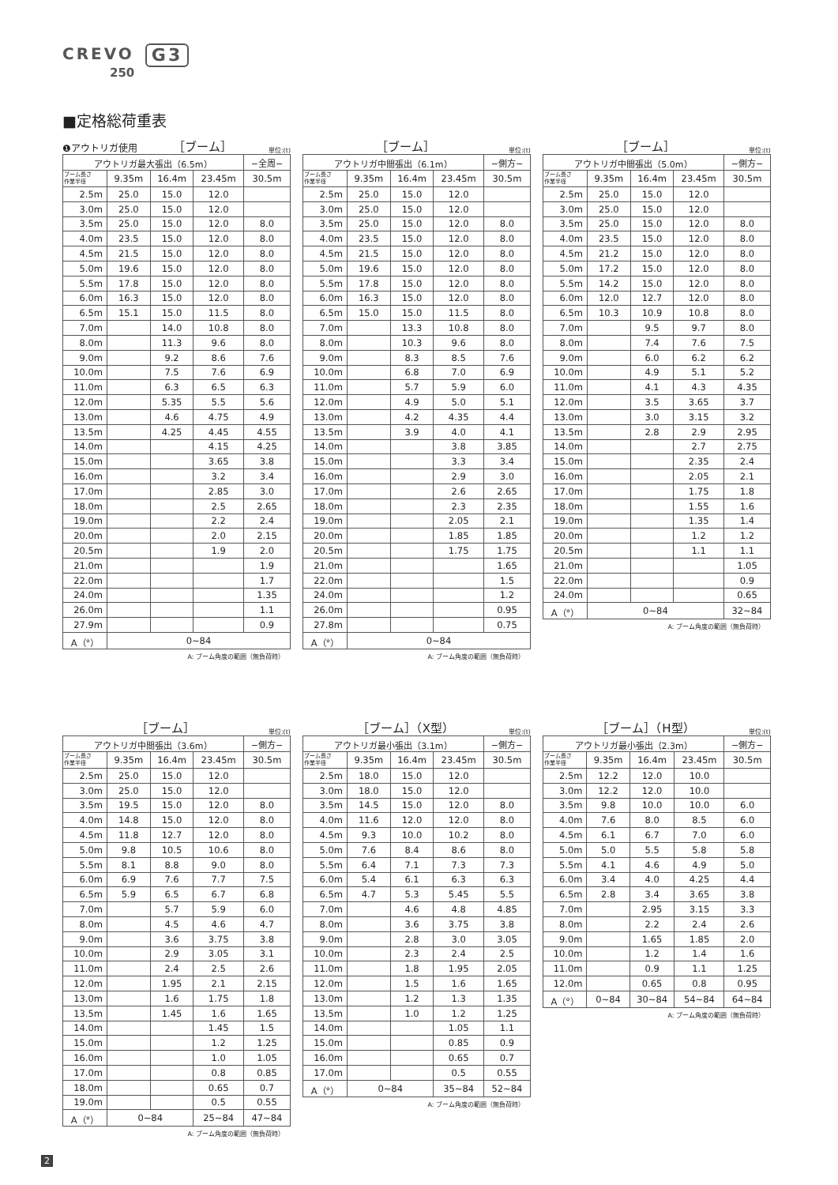CREVO G3
250
■定格総荷重表
❶アウトリガ使用 ［ブーム］ 単位:(t)
| アウトリガ最大張出（6.5m） | | | | −全周− |
| --- | --- | --- | --- | --- |
| ブーム長さ 作業半径 | 9.35m | 16.4m | 23.45m | 30.5m |
| 2.5m | 25.0 | 15.0 | 12.0 | |
| 3.0m | 25.0 | 15.0 | 12.0 | |
| 3.5m | 25.0 | 15.0 | 12.0 | 8.0 |
| 4.0m | 23.5 | 15.0 | 12.0 | 8.0 |
| 4.5m | 21.5 | 15.0 | 12.0 | 8.0 |
| 5.0m | 19.6 | 15.0 | 12.0 | 8.0 |
| 5.5m | 17.8 | 15.0 | 12.0 | 8.0 |
| 6.0m | 16.3 | 15.0 | 12.0 | 8.0 |
| 6.5m | 15.1 | 15.0 | 11.5 | 8.0 |
| 7.0m | | 14.0 | 10.8 | 8.0 |
| 8.0m | | 11.3 | 9.6 | 8.0 |
| 9.0m | | 9.2 | 8.6 | 7.6 |
| 10.0m | | 7.5 | 7.6 | 6.9 |
| 11.0m | | 6.3 | 6.5 | 6.3 |
| 12.0m | | 5.35 | 5.5 | 5.6 |
| 13.0m | | 4.6 | 4.75 | 4.9 |
| 13.5m | | 4.25 | 4.45 | 4.55 |
| 14.0m | | | 4.15 | 4.25 |
| 15.0m | | | 3.65 | 3.8 |
| 16.0m | | | 3.2 | 3.4 |
| 17.0m | | | 2.85 | 3.0 |
| 18.0m | | | 2.5 | 2.65 |
| 19.0m | | | 2.2 | 2.4 |
| 20.0m | | | 2.0 | 2.15 |
| 20.5m | | | 1.9 | 2.0 |
| 21.0m | | | | 1.9 |
| 22.0m | | | | 1.7 |
| 24.0m | | | | 1.35 |
| 26.0m | | | | 1.1 |
| 27.9m | | | | 0.9 |
| A（°） | 0~84 | | | |
A: ブーム角度の範囲（無負荷時）
［ブーム］ 単位:(t)
| アウトリガ中間張出（6.1m） | | | | −側方− |
| --- | --- | --- | --- | --- |
| ブーム長さ 作業半径 | 9.35m | 16.4m | 23.45m | 30.5m |
| 2.5m | 25.0 | 15.0 | 12.0 | |
| 3.0m | 25.0 | 15.0 | 12.0 | |
| 3.5m | 25.0 | 15.0 | 12.0 | 8.0 |
| 4.0m | 23.5 | 15.0 | 12.0 | 8.0 |
| 4.5m | 21.5 | 15.0 | 12.0 | 8.0 |
| 5.0m | 19.6 | 15.0 | 12.0 | 8.0 |
| 5.5m | 17.8 | 15.0 | 12.0 | 8.0 |
| 6.0m | 16.3 | 15.0 | 12.0 | 8.0 |
| 6.5m | 15.0 | 15.0 | 11.5 | 8.0 |
| 7.0m | | 13.3 | 10.8 | 8.0 |
| 8.0m | | 10.3 | 9.6 | 8.0 |
| 9.0m | | 8.3 | 8.5 | 7.6 |
| 10.0m | | 6.8 | 7.0 | 6.9 |
| 11.0m | | 5.7 | 5.9 | 6.0 |
| 12.0m | | 4.9 | 5.0 | 5.1 |
| 13.0m | | 4.2 | 4.35 | 4.4 |
| 13.5m | | 3.9 | 4.0 | 4.1 |
| 14.0m | | | 3.8 | 3.85 |
| 15.0m | | | 3.3 | 3.4 |
| 16.0m | | | 2.9 | 3.0 |
| 17.0m | | | 2.6 | 2.65 |
| 18.0m | | | 2.3 | 2.35 |
| 19.0m | | | 2.05 | 2.1 |
| 20.0m | | | 1.85 | 1.85 |
| 20.5m | | | 1.75 | 1.75 |
| 21.0m | | | | 1.65 |
| 22.0m | | | | 1.5 |
| 24.0m | | | | 1.2 |
| 26.0m | | | | 0.95 |
| 27.8m | | | | 0.75 |
| A（°） | 0~84 | | | |
A: ブーム角度の範囲（無負荷時）
［ブーム］ 単位:(t)
| アウトリガ中間張出（5.0m） | | | | −側方− |
| --- | --- | --- | --- | --- |
| ブーム長さ 作業半径 | 9.35m | 16.4m | 23.45m | 30.5m |
| 2.5m | 25.0 | 15.0 | 12.0 | |
| 3.0m | 25.0 | 15.0 | 12.0 | |
| 3.5m | 25.0 | 15.0 | 12.0 | 8.0 |
| 4.0m | 23.5 | 15.0 | 12.0 | 8.0 |
| 4.5m | 21.2 | 15.0 | 12.0 | 8.0 |
| 5.0m | 17.2 | 15.0 | 12.0 | 8.0 |
| 5.5m | 14.2 | 15.0 | 12.0 | 8.0 |
| 6.0m | 12.0 | 12.7 | 12.0 | 8.0 |
| 6.5m | 10.3 | 10.9 | 10.8 | 8.0 |
| 7.0m | | 9.5 | 9.7 | 8.0 |
| 8.0m | | 7.4 | 7.6 | 7.5 |
| 9.0m | | 6.0 | 6.2 | 6.2 |
| 10.0m | | 4.9 | 5.1 | 5.2 |
| 11.0m | | 4.1 | 4.3 | 4.35 |
| 12.0m | | 3.5 | 3.65 | 3.7 |
| 13.0m | | 3.0 | 3.15 | 3.2 |
| 13.5m | | 2.8 | 2.9 | 2.95 |
| 14.0m | | | 2.7 | 2.75 |
| 15.0m | | | 2.35 | 2.4 |
| 16.0m | | | 2.05 | 2.1 |
| 17.0m | | | 1.75 | 1.8 |
| 18.0m | | | 1.55 | 1.6 |
| 19.0m | | | 1.35 | 1.4 |
| 20.0m | | | 1.2 | 1.2 |
| 20.5m | | | 1.1 | 1.1 |
| 21.0m | | | | 1.05 |
| 22.0m | | | | 0.9 |
| 24.0m | | | | 0.65 |
| A（°） | 0~84 | | | 32~84 |
A: ブーム角度の範囲（無負荷時）
［ブーム］ 単位:(t)
| アウトリガ中間張出（3.6m） | | | | −側方− |
| --- | --- | --- | --- | --- |
| ブーム長さ 作業半径 | 9.35m | 16.4m | 23.45m | 30.5m |
| 2.5m | 25.0 | 15.0 | 12.0 | |
| 3.0m | 25.0 | 15.0 | 12.0 | |
| 3.5m | 19.5 | 15.0 | 12.0 | 8.0 |
| 4.0m | 14.8 | 15.0 | 12.0 | 8.0 |
| 4.5m | 11.8 | 12.7 | 12.0 | 8.0 |
| 5.0m | 9.8 | 10.5 | 10.6 | 8.0 |
| 5.5m | 8.1 | 8.8 | 9.0 | 8.0 |
| 6.0m | 6.9 | 7.6 | 7.7 | 7.5 |
| 6.5m | 5.9 | 6.5 | 6.7 | 6.8 |
| 7.0m | | 5.7 | 5.9 | 6.0 |
| 8.0m | | 4.5 | 4.6 | 4.7 |
| 9.0m | | 3.6 | 3.75 | 3.8 |
| 10.0m | | 2.9 | 3.05 | 3.1 |
| 11.0m | | 2.4 | 2.5 | 2.6 |
| 12.0m | | 1.95 | 2.1 | 2.15 |
| 13.0m | | 1.6 | 1.75 | 1.8 |
| 13.5m | | 1.45 | 1.6 | 1.65 |
| 14.0m | | | 1.45 | 1.5 |
| 15.0m | | | 1.2 | 1.25 |
| 16.0m | | | 1.0 | 1.05 |
| 17.0m | | | 0.8 | 0.85 |
| 18.0m | | | 0.65 | 0.7 |
| 19.0m | | | 0.5 | 0.55 |
| A（°） | 0~84 | | 25~84 | 47~84 |
A: ブーム角度の範囲（無負荷時）
［ブーム］（X型） 単位:(t)
| アウトリガ最小張出（3.1m） | | | | −側方− |
| --- | --- | --- | --- | --- |
| ブーム長さ 作業半径 | 9.35m | 16.4m | 23.45m | 30.5m |
| 2.5m | 18.0 | 15.0 | 12.0 | |
| 3.0m | 18.0 | 15.0 | 12.0 | |
| 3.5m | 14.5 | 15.0 | 12.0 | 8.0 |
| 4.0m | 11.6 | 12.0 | 12.0 | 8.0 |
| 4.5m | 9.3 | 10.0 | 10.2 | 8.0 |
| 5.0m | 7.6 | 8.4 | 8.6 | 8.0 |
| 5.5m | 6.4 | 7.1 | 7.3 | 7.3 |
| 6.0m | 5.4 | 6.1 | 6.3 | 6.3 |
| 6.5m | 4.7 | 5.3 | 5.45 | 5.5 |
| 7.0m | | 4.6 | 4.8 | 4.85 |
| 8.0m | | 3.6 | 3.75 | 3.8 |
| 9.0m | | 2.8 | 3.0 | 3.05 |
| 10.0m | | 2.3 | 2.4 | 2.5 |
| 11.0m | | 1.8 | 1.95 | 2.05 |
| 12.0m | | 1.5 | 1.6 | 1.65 |
| 13.0m | | 1.2 | 1.3 | 1.35 |
| 13.5m | | 1.0 | 1.2 | 1.25 |
| 14.0m | | | 1.05 | 1.1 |
| 15.0m | | | 0.85 | 0.9 |
| 16.0m | | | 0.65 | 0.7 |
| 17.0m | | | 0.5 | 0.55 |
| A（°） | 0~84 | | 35~84 | 52~84 |
A: ブーム角度の範囲（無負荷時）
［ブーム］（H型） 単位:(t)
| アウトリガ最小張出（2.3m） | | | | −側方− |
| --- | --- | --- | --- | --- |
| ブーム長さ 作業半径 | 9.35m | 16.4m | 23.45m | 30.5m |
| 2.5m | 12.2 | 12.0 | 10.0 | |
| 3.0m | 12.2 | 12.0 | 10.0 | |
| 3.5m | 9.8 | 10.0 | 10.0 | 6.0 |
| 4.0m | 7.6 | 8.0 | 8.5 | 6.0 |
| 4.5m | 6.1 | 6.7 | 7.0 | 6.0 |
| 5.0m | 5.0 | 5.5 | 5.8 | 5.8 |
| 5.5m | 4.1 | 4.6 | 4.9 | 5.0 |
| 6.0m | 3.4 | 4.0 | 4.25 | 4.4 |
| 6.5m | 2.8 | 3.4 | 3.65 | 3.8 |
| 7.0m | | 2.95 | 3.15 | 3.3 |
| 8.0m | | 2.2 | 2.4 | 2.6 |
| 9.0m | | 1.65 | 1.85 | 2.0 |
| 10.0m | | 1.2 | 1.4 | 1.6 |
| 11.0m | | 0.9 | 1.1 | 1.25 |
| 12.0m | | 0.65 | 0.8 | 0.95 |
| A（°） | 0~84 | 30~84 | 54~84 | 64~84 |
A: ブーム角度の範囲（無負荷時）
2